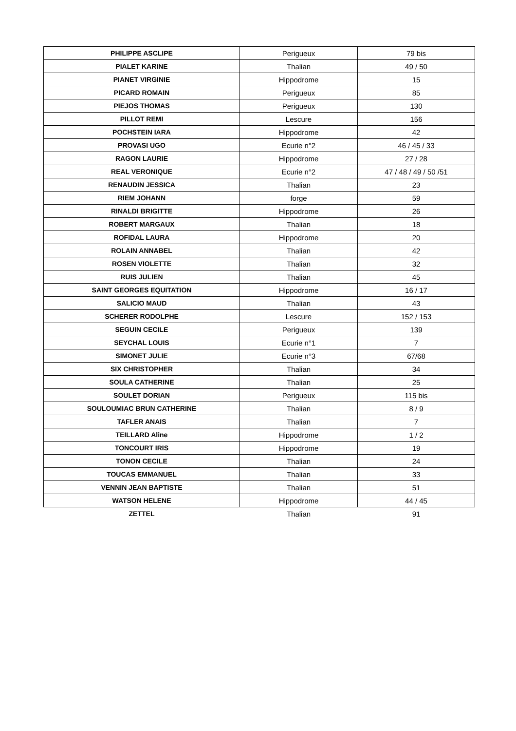| PHILIPPE ASCLIPE | Perigueux | 79 bis |
| PIALET KARINE | Thalian | 49 / 50 |
| PIANET VIRGINIE | Hippodrome | 15 |
| PICARD ROMAIN | Perigueux | 85 |
| PIEJOS THOMAS | Perigueux | 130 |
| PILLOT REMI | Lescure | 156 |
| POCHSTEIN IARA | Hippodrome | 42 |
| PROVASI UGO | Ecurie n°2 | 46 / 45 / 33 |
| RAGON LAURIE | Hippodrome | 27 / 28 |
| REAL VERONIQUE | Ecurie n°2 | 47 / 48 / 49 / 50 /51 |
| RENAUDIN JESSICA | Thalian | 23 |
| RIEM JOHANN | forge | 59 |
| RINALDI BRIGITTE | Hippodrome | 26 |
| ROBERT MARGAUX | Thalian | 18 |
| ROFIDAL LAURA | Hippodrome | 20 |
| ROLAIN ANNABEL | Thalian | 42 |
| ROSEN VIOLETTE | Thalian | 32 |
| RUIS JULIEN | Thalian | 45 |
| SAINT GEORGES EQUITATION | Hippodrome | 16 / 17 |
| SALICIO MAUD | Thalian | 43 |
| SCHERER RODOLPHE | Lescure | 152 / 153 |
| SEGUIN CECILE | Perigueux | 139 |
| SEYCHAL LOUIS | Ecurie n°1 | 7 |
| SIMONET JULIE | Ecurie n°3 | 67/68 |
| SIX CHRISTOPHER | Thalian | 34 |
| SOULA CATHERINE | Thalian | 25 |
| SOULET DORIAN | Perigueux | 115 bis |
| SOULOUMIAC BRUN CATHERINE | Thalian | 8 / 9 |
| TAFLER ANAIS | Thalian | 7 |
| TEILLARD Aline | Hippodrome | 1 / 2 |
| TONCOURT IRIS | Hippodrome | 19 |
| TONON CECILE | Thalian | 24 |
| TOUCAS EMMANUEL | Thalian | 33 |
| VENNIN JEAN BAPTISTE | Thalian | 51 |
| WATSON HELENE | Hippodrome | 44 / 45 |
| ZETTEL | Thalian | 91 |